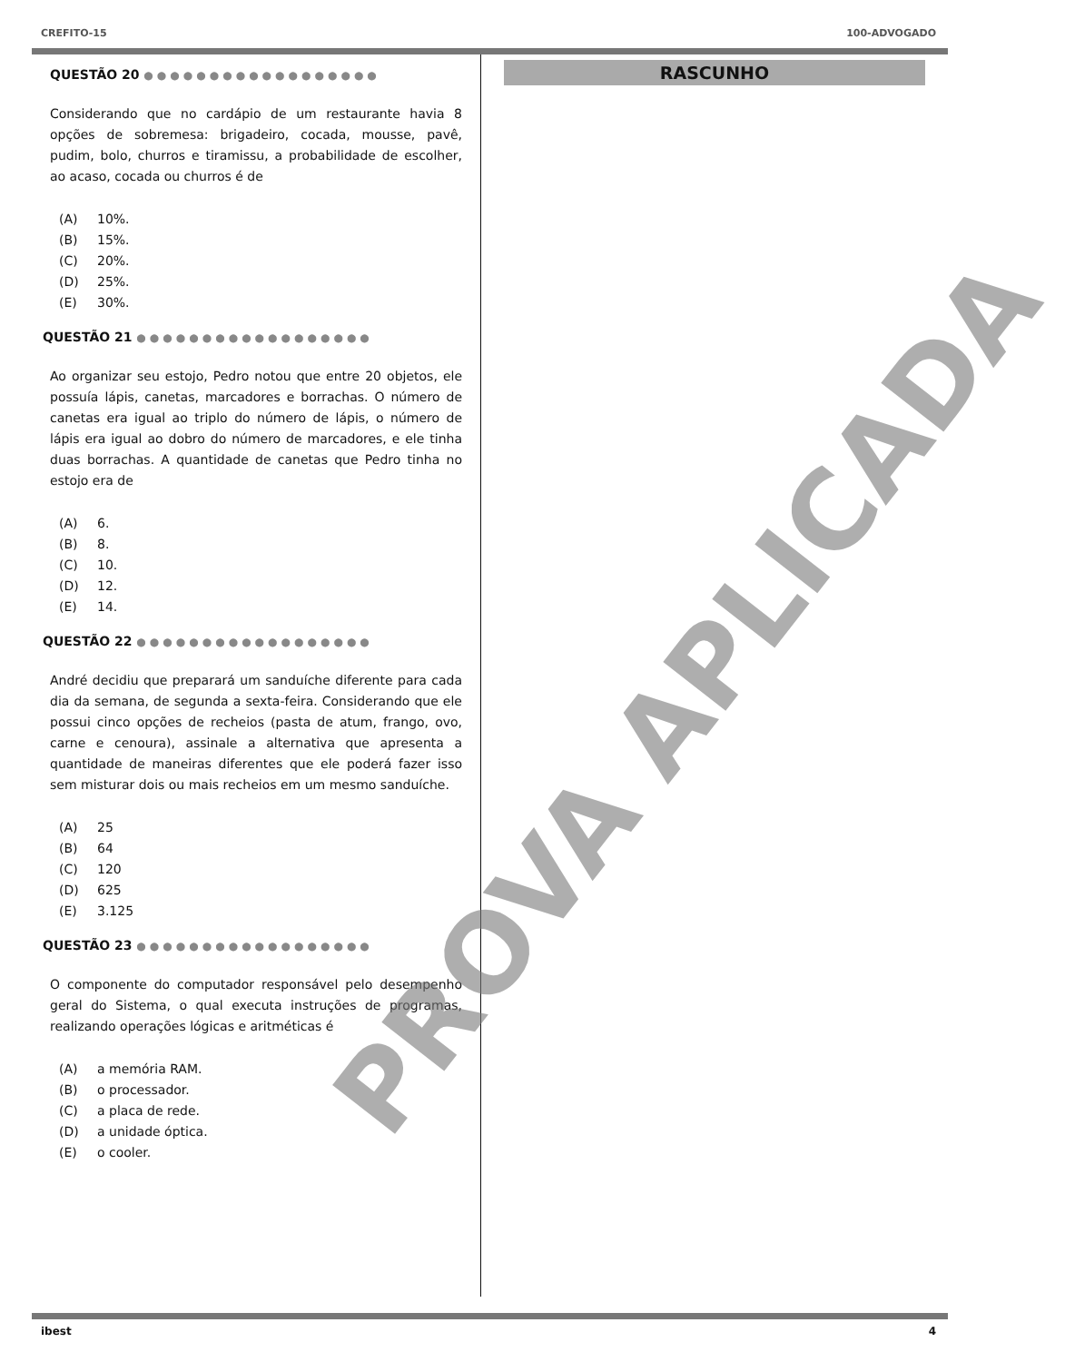CREFITO-15 100-ADVOGADO
QUESTÃO 20 ●●●●●●●●●●●●●●●●●●
Considerando que no cardápio de um restaurante havia 8 opções de sobremesa: brigadeiro, cocada, mousse, pavê, pudim, bolo, churros e tiramissu, a probabilidade de escolher, ao acaso, cocada ou churros é de
(A) 10%.
(B) 15%.
(C) 20%.
(D) 25%.
(E) 30%.
QUESTÃO 21 ●●●●●●●●●●●●●●●●●●
Ao organizar seu estojo, Pedro notou que entre 20 objetos, ele possuía lápis, canetas, marcadores e borrachas. O número de canetas era igual ao triplo do número de lápis, o número de lápis era igual ao dobro do número de marcadores, e ele tinha duas borrachas. A quantidade de canetas que Pedro tinha no estojo era de
(A) 6.
(B) 8.
(C) 10.
(D) 12.
(E) 14.
QUESTÃO 22 ●●●●●●●●●●●●●●●●●●
André decidiu que preparará um sanduíche diferente para cada dia da semana, de segunda a sexta-feira. Considerando que ele possui cinco opções de recheios (pasta de atum, frango, ovo, carne e cenoura), assinale a alternativa que apresenta a quantidade de maneiras diferentes que ele poderá fazer isso sem misturar dois ou mais recheios em um mesmo sanduíche.
(A) 25
(B) 64
(C) 120
(D) 625
(E) 3.125
QUESTÃO 23 ●●●●●●●●●●●●●●●●●●
O componente do computador responsável pelo desempenho geral do Sistema, o qual executa instruções de programas, realizando operações lógicas e aritméticas é
(A) a memória RAM.
(B) o processador.
(C) a placa de rede.
(D) a unidade óptica.
(E) o cooler.
RASCUNHO
ibest 4
PROVA APLICADA